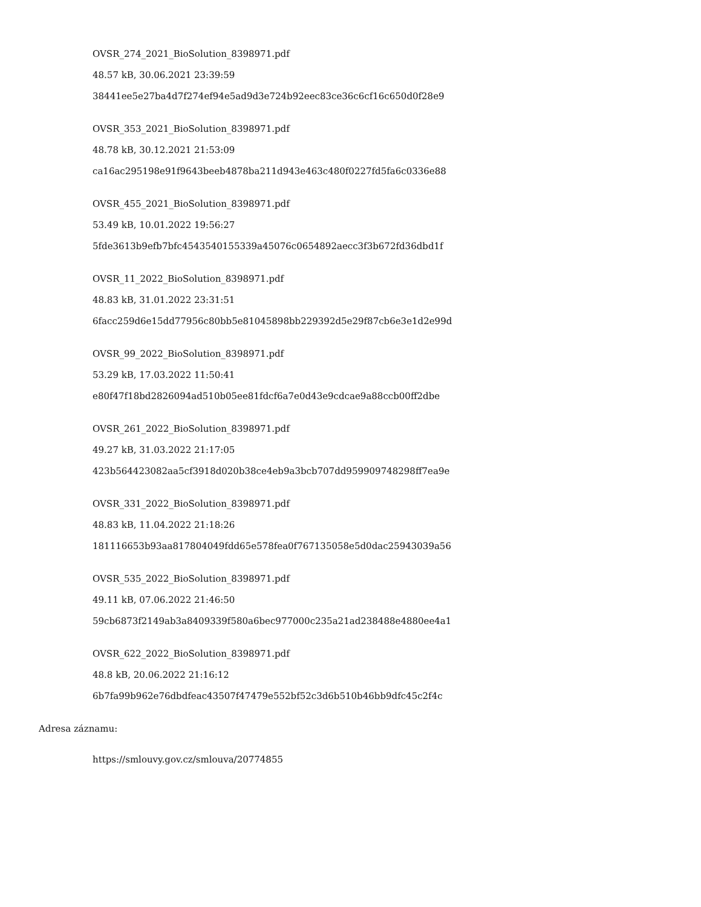OVSR_274_2021_BioSolution_8398971.pdf
48.57 kB, 30.06.2021 23:39:59
38441ee5e27ba4d7f274ef94e5ad9d3e724b92eec83ce36c6cf16c650d0f28e9
OVSR_353_2021_BioSolution_8398971.pdf
48.78 kB, 30.12.2021 21:53:09
ca16ac295198e91f9643beeb4878ba211d943e463c480f0227fd5fa6c0336e88
OVSR_455_2021_BioSolution_8398971.pdf
53.49 kB, 10.01.2022 19:56:27
5fde3613b9efb7bfc4543540155339a45076c0654892aecc3f3b672fd36dbd1f
OVSR_11_2022_BioSolution_8398971.pdf
48.83 kB, 31.01.2022 23:31:51
6facc259d6e15dd77956c80bb5e81045898bb229392d5e29f87cb6e3e1d2e99d
OVSR_99_2022_BioSolution_8398971.pdf
53.29 kB, 17.03.2022 11:50:41
e80f47f18bd2826094ad510b05ee81fdcf6a7e0d43e9cdcae9a88ccb00ff2dbe
OVSR_261_2022_BioSolution_8398971.pdf
49.27 kB, 31.03.2022 21:17:05
423b564423082aa5cf3918d020b38ce4eb9a3bcb707dd959909748298ff7ea9e
OVSR_331_2022_BioSolution_8398971.pdf
48.83 kB, 11.04.2022 21:18:26
181116653b93aa817804049fdd65e578fea0f767135058e5d0dac25943039a56
OVSR_535_2022_BioSolution_8398971.pdf
49.11 kB, 07.06.2022 21:46:50
59cb6873f2149ab3a8409339f580a6bec977000c235a21ad238488e4880ee4a1
OVSR_622_2022_BioSolution_8398971.pdf
48.8 kB, 20.06.2022 21:16:12
6b7fa99b962e76dbdfeac43507f47479e552bf52c3d6b510b46bb9dfc45c2f4c
Adresa záznamu:
https://smlouvy.gov.cz/smlouva/20774855